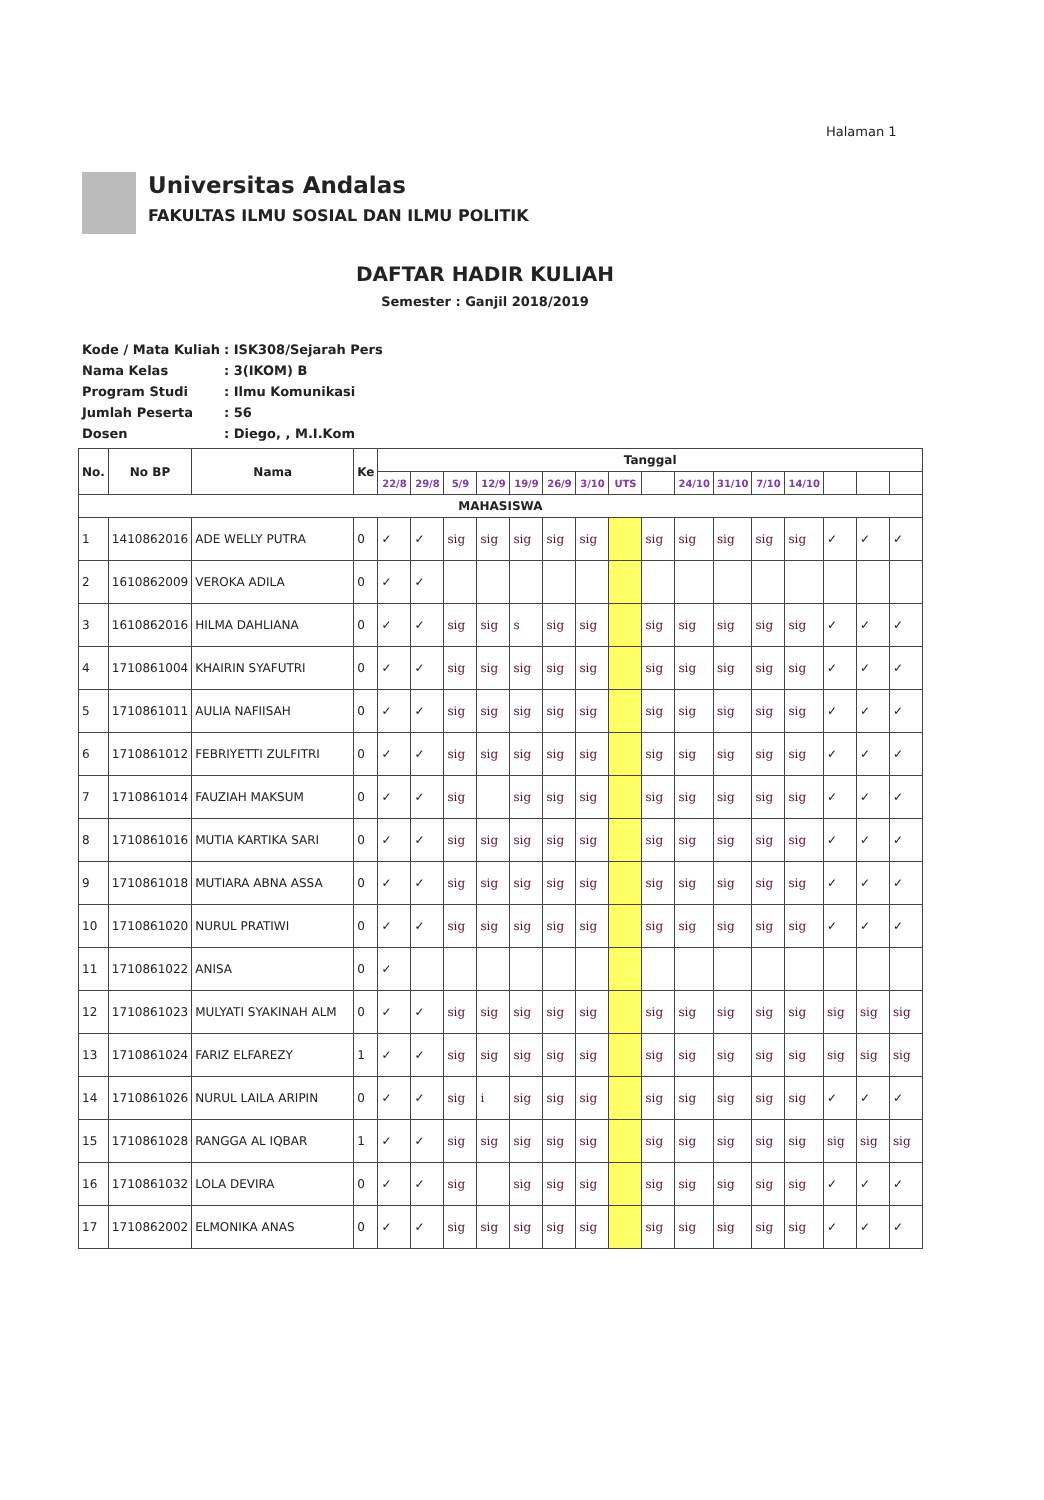Halaman 1
Universitas Andalas
FAKULTAS ILMU SOSIAL DAN ILMU POLITIK
DAFTAR HADIR KULIAH
Semester : Ganjil 2018/2019
| Kode / Mata Kuliah | : ISK308/Sejarah Pers |
| Nama Kelas | : 3(IKOM) B |
| Program Studi | : Ilmu Komunikasi |
| Jumlah Peserta | : 56 |
| Dosen | : Diego, , M.I.Kom |
| No. | No BP | Nama | Ke | Tanggal | | | | | | | | | | | | | | | |
| --- | --- | --- | --- | --- | --- | --- | --- | --- | --- | --- | --- | --- | --- | --- | --- | --- | --- | --- | --- |
| | | | | 22/8 | 29/8 | 5/9 | 12/9 | 19/9 | 26/9 | 3/10 | UTS | | 24/10 | 31/10 | 7/10 | 14/10 | | | |
| MAHASISWA | | | | | | | | | | | | | | | | | | | |
| 1 | 1410862016 | ADE WELLY PUTRA | 0 | ✓ | ✓ | sig | sig | sig | sig | sig | | sig | sig | sig | sig | sig | ✓ | ✓ | ✓ |
| 2 | 1610862009 | VEROKA ADILA | 0 | ✓ | ✓ | | | | | | | | | | | | | | |
| 3 | 1610862016 | HILMA DAHLIANA | 0 | ✓ | ✓ | sig | sig | s | sig | sig | | sig | sig | sig | sig | sig | ✓ | ✓ | ✓ |
| 4 | 1710861004 | KHAIRIN SYAFUTRI | 0 | ✓ | ✓ | sig | sig | sig | sig | sig | | sig | sig | sig | sig | sig | ✓ | ✓ | ✓ |
| 5 | 1710861011 | AULIA NAFIISAH | 0 | ✓ | ✓ | sig | sig | sig | sig | sig | | sig | sig | sig | sig | sig | ✓ | ✓ | ✓ |
| 6 | 1710861012 | FEBRIYETTI ZULFITRI | 0 | ✓ | ✓ | sig | sig | sig | sig | sig | | sig | sig | sig | sig | sig | ✓ | ✓ | ✓ |
| 7 | 1710861014 | FAUZIAH MAKSUM | 0 | ✓ | ✓ | sig | | sig | sig | sig | | sig | sig | sig | sig | sig | ✓ | ✓ | ✓ |
| 8 | 1710861016 | MUTIA KARTIKA SARI | 0 | ✓ | ✓ | sig | sig | sig | sig | sig | | sig | sig | sig | sig | sig | ✓ | ✓ | ✓ |
| 9 | 1710861018 | MUTIARA ABNA ASSA | 0 | ✓ | ✓ | sig | sig | sig | sig | sig | | sig | sig | sig | sig | sig | ✓ | ✓ | ✓ |
| 10 | 1710861020 | NURUL PRATIWI | 0 | ✓ | ✓ | sig | sig | sig | sig | sig | | sig | sig | sig | sig | sig | ✓ | ✓ | ✓ |
| 11 | 1710861022 | ANISA | 0 | ✓ | | | | | | | | | | | | | | | |
| 12 | 1710861023 | MULYATI SYAKINAH ALM | 0 | ✓ | ✓ | sig | sig | sig | sig | sig | | sig | sig | sig | sig | sig | sig | sig | sig |
| 13 | 1710861024 | FARIZ ELFAREZY | 1 | ✓ | ✓ | sig | sig | sig | sig | sig | | sig | sig | sig | sig | sig | sig | sig | sig |
| 14 | 1710861026 | NURUL LAILA ARIPIN | 0 | ✓ | ✓ | sig | i | sig | sig | sig | | sig | sig | sig | sig | sig | ✓ | ✓ | ✓ |
| 15 | 1710861028 | RANGGA AL IQBAR | 1 | ✓ | ✓ | sig | sig | sig | sig | sig | | sig | sig | sig | sig | sig | sig | sig | sig |
| 16 | 1710861032 | LOLA DEVIRA | 0 | ✓ | ✓ | sig | | sig | sig | sig | | sig | sig | sig | sig | sig | ✓ | ✓ | ✓ |
| 17 | 1710862002 | ELMONIKA ANAS | 0 | ✓ | ✓ | sig | sig | sig | sig | sig | | sig | sig | sig | sig | sig | ✓ | ✓ | ✓ |